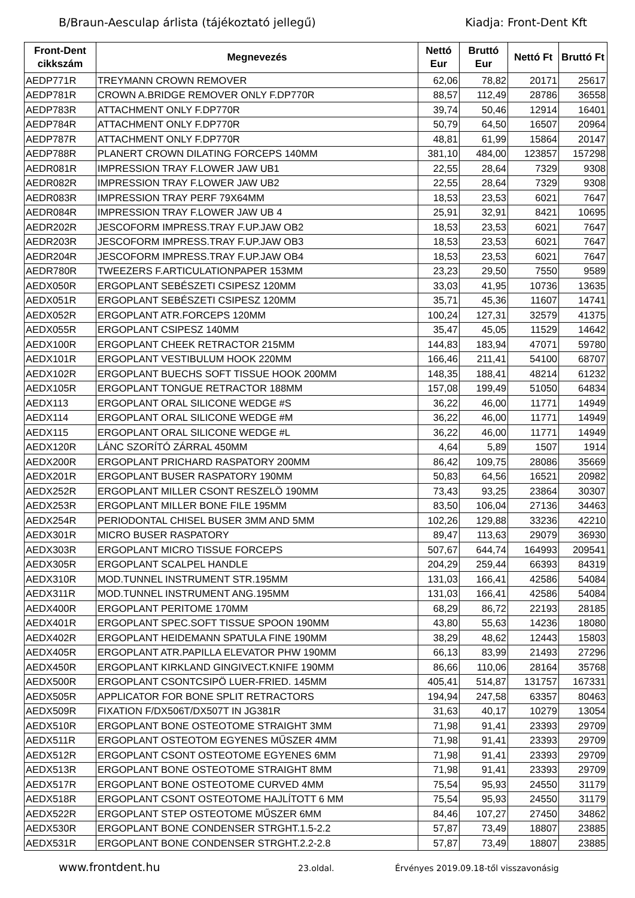B/Braun-Aesculap árlista (tájékoztató jellegű) Kiadja: Front-Dent Kft
| Front-Dent cikkszám | Megnevezés | Nettó Eur | Bruttó Eur | Nettó Ft | Bruttó Ft |
| --- | --- | --- | --- | --- | --- |
| AEDP771R | TREYMANN CROWN REMOVER | 62,06 | 78,82 | 20171 | 25617 |
| AEDP781R | CROWN A.BRIDGE REMOVER ONLY F.DP770R | 88,57 | 112,49 | 28786 | 36558 |
| AEDP783R | ATTACHMENT ONLY F.DP770R | 39,74 | 50,46 | 12914 | 16401 |
| AEDP784R | ATTACHMENT ONLY F.DP770R | 50,79 | 64,50 | 16507 | 20964 |
| AEDP787R | ATTACHMENT ONLY F.DP770R | 48,81 | 61,99 | 15864 | 20147 |
| AEDP788R | PLANERT CROWN DILATING FORCEPS 140MM | 381,10 | 484,00 | 123857 | 157298 |
| AEDR081R | IMPRESSION TRAY F.LOWER JAW UB1 | 22,55 | 28,64 | 7329 | 9308 |
| AEDR082R | IMPRESSION TRAY F.LOWER JAW UB2 | 22,55 | 28,64 | 7329 | 9308 |
| AEDR083R | IMPRESSION TRAY PERF 79X64MM | 18,53 | 23,53 | 6021 | 7647 |
| AEDR084R | IMPRESSION TRAY F.LOWER JAW UB 4 | 25,91 | 32,91 | 8421 | 10695 |
| AEDR202R | JESCOFORM IMPRESS.TRAY F.UP.JAW OB2 | 18,53 | 23,53 | 6021 | 7647 |
| AEDR203R | JESCOFORM IMPRESS.TRAY F.UP.JAW OB3 | 18,53 | 23,53 | 6021 | 7647 |
| AEDR204R | JESCOFORM IMPRESS.TRAY F.UP.JAW OB4 | 18,53 | 23,53 | 6021 | 7647 |
| AEDR780R | TWEEZERS F.ARTICULATIONPAPER 153MM | 23,23 | 29,50 | 7550 | 9589 |
| AEDX050R | ERGOPLANT SEBÉSZETI CSIPESZ 120MM | 33,03 | 41,95 | 10736 | 13635 |
| AEDX051R | ERGOPLANT SEBÉSZETI CSIPESZ 120MM | 35,71 | 45,36 | 11607 | 14741 |
| AEDX052R | ERGOPLANT ATR.FORCEPS 120MM | 100,24 | 127,31 | 32579 | 41375 |
| AEDX055R | ERGOPLANT CSIPESZ 140MM | 35,47 | 45,05 | 11529 | 14642 |
| AEDX100R | ERGOPLANT CHEEK RETRACTOR 215MM | 144,83 | 183,94 | 47071 | 59780 |
| AEDX101R | ERGOPLANT VESTIBULUM HOOK 220MM | 166,46 | 211,41 | 54100 | 68707 |
| AEDX102R | ERGOPLANT BUECHS SOFT TISSUE HOOK 200MM | 148,35 | 188,41 | 48214 | 61232 |
| AEDX105R | ERGOPLANT TONGUE RETRACTOR 188MM | 157,08 | 199,49 | 51050 | 64834 |
| AEDX113 | ERGOPLANT ORAL SILICONE WEDGE #S | 36,22 | 46,00 | 11771 | 14949 |
| AEDX114 | ERGOPLANT ORAL SILICONE WEDGE #M | 36,22 | 46,00 | 11771 | 14949 |
| AEDX115 | ERGOPLANT ORAL SILICONE WEDGE #L | 36,22 | 46,00 | 11771 | 14949 |
| AEDX120R | LÁNC SZORÍTÓ ZÁRRAL 450MM | 4,64 | 5,89 | 1507 | 1914 |
| AEDX200R | ERGOPLANT PRICHARD RASPATORY 200MM | 86,42 | 109,75 | 28086 | 35669 |
| AEDX201R | ERGOPLANT BUSER RASPATORY 190MM | 50,83 | 64,56 | 16521 | 20982 |
| AEDX252R | ERGOPLANT MILLER CSONT RESZELÖ 190MM | 73,43 | 93,25 | 23864 | 30307 |
| AEDX253R | ERGOPLANT MILLER BONE FILE 195MM | 83,50 | 106,04 | 27136 | 34463 |
| AEDX254R | PERIODONTAL CHISEL BUSER 3MM AND 5MM | 102,26 | 129,88 | 33236 | 42210 |
| AEDX301R | MICRO BUSER RASPATORY | 89,47 | 113,63 | 29079 | 36930 |
| AEDX303R | ERGOPLANT MICRO TISSUE FORCEPS | 507,67 | 644,74 | 164993 | 209541 |
| AEDX305R | ERGOPLANT SCALPEL HANDLE | 204,29 | 259,44 | 66393 | 84319 |
| AEDX310R | MOD.TUNNEL INSTRUMENT STR.195MM | 131,03 | 166,41 | 42586 | 54084 |
| AEDX311R | MOD.TUNNEL INSTRUMENT ANG.195MM | 131,03 | 166,41 | 42586 | 54084 |
| AEDX400R | ERGOPLANT PERITOME 170MM | 68,29 | 86,72 | 22193 | 28185 |
| AEDX401R | ERGOPLANT SPEC.SOFT TISSUE SPOON 190MM | 43,80 | 55,63 | 14236 | 18080 |
| AEDX402R | ERGOPLANT HEIDEMANN SPATULA FINE 190MM | 38,29 | 48,62 | 12443 | 15803 |
| AEDX405R | ERGOPLANT ATR.PAPILLA ELEVATOR PHW 190MM | 66,13 | 83,99 | 21493 | 27296 |
| AEDX450R | ERGOPLANT KIRKLAND GINGIVECT.KNIFE 190MM | 86,66 | 110,06 | 28164 | 35768 |
| AEDX500R | ERGOPLANT CSONTCSIPÖ LUER-FRIED. 145MM | 405,41 | 514,87 | 131757 | 167331 |
| AEDX505R | APPLICATOR FOR BONE SPLIT RETRACTORS | 194,94 | 247,58 | 63357 | 80463 |
| AEDX509R | FIXATION F/DX506T/DX507T IN JG381R | 31,63 | 40,17 | 10279 | 13054 |
| AEDX510R | ERGOPLANT BONE OSTEOTOME STRAIGHT 3MM | 71,98 | 91,41 | 23393 | 29709 |
| AEDX511R | ERGOPLANT OSTEOTOM EGYENES MŰSZER 4MM | 71,98 | 91,41 | 23393 | 29709 |
| AEDX512R | ERGOPLANT CSONT OSTEOTOME EGYENES 6MM | 71,98 | 91,41 | 23393 | 29709 |
| AEDX513R | ERGOPLANT BONE OSTEOTOME STRAIGHT 8MM | 71,98 | 91,41 | 23393 | 29709 |
| AEDX517R | ERGOPLANT BONE OSTEOTOME CURVED 4MM | 75,54 | 95,93 | 24550 | 31179 |
| AEDX518R | ERGOPLANT CSONT OSTEOTOME HAJLÍTOTT 6 MM | 75,54 | 95,93 | 24550 | 31179 |
| AEDX522R | ERGOPLANT STEP OSTEOTOME MŰSZER 6MM | 84,46 | 107,27 | 27450 | 34862 |
| AEDX530R | ERGOPLANT BONE CONDENSER STRGHT.1.5-2.2 | 57,87 | 73,49 | 18807 | 23885 |
| AEDX531R | ERGOPLANT BONE CONDENSER STRGHT.2.2-2.8 | 57,87 | 73,49 | 18807 | 23885 |
www.frontdent.hu 23.oldal. Érvényes 2019.09.18-től visszavonásig